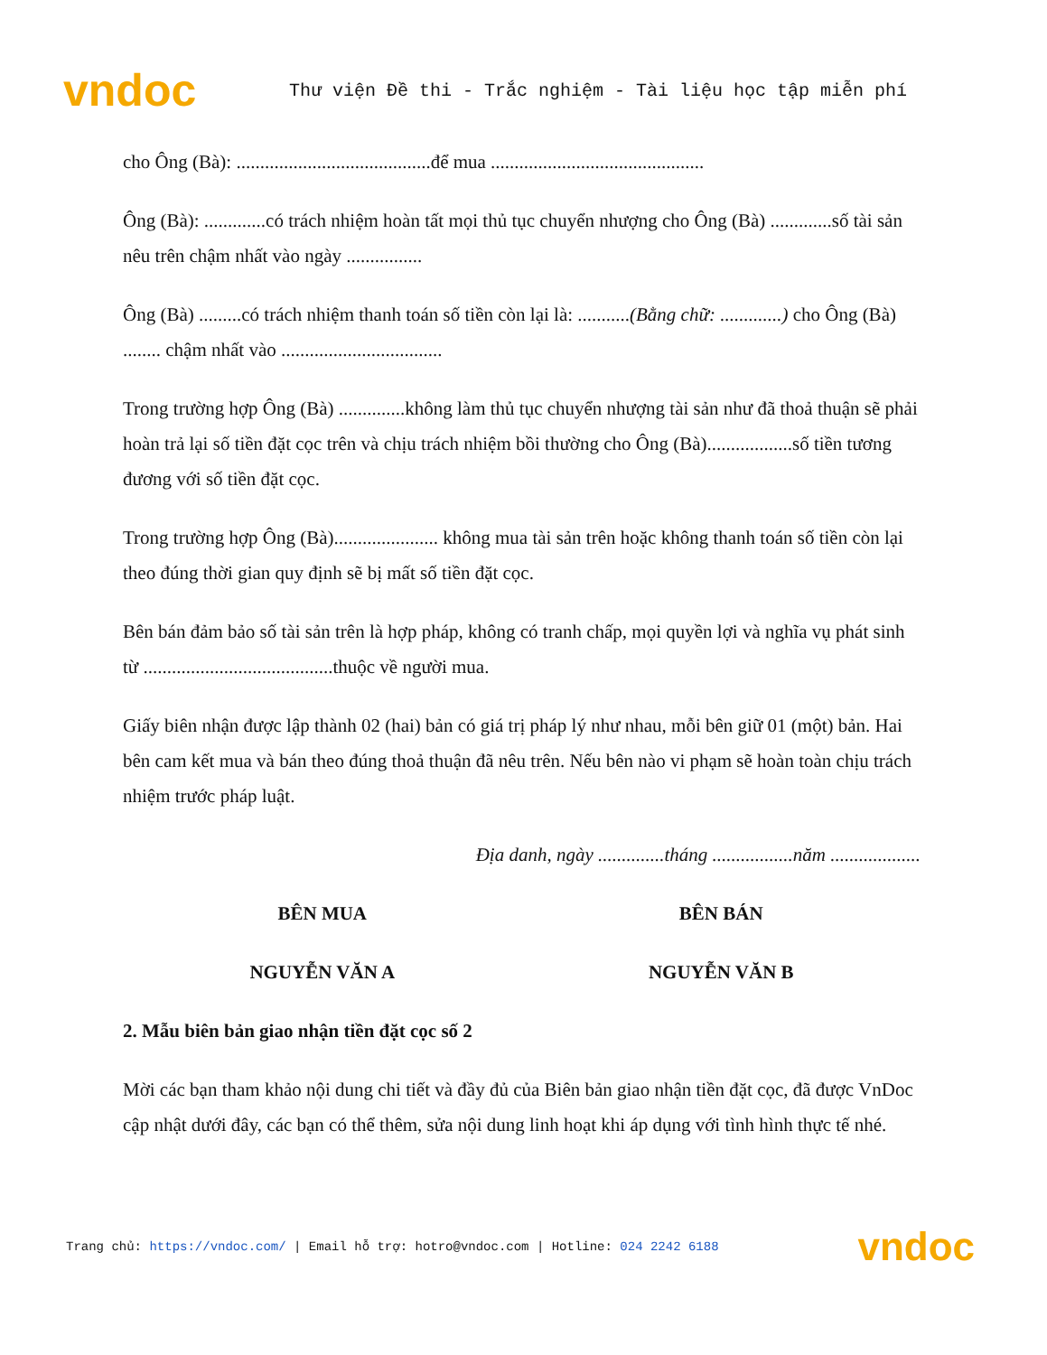vndoc
Thư viện Đề thi - Trắc nghiệm - Tài liệu học tập miễn phí
cho Ông (Bà): .........................................để mua .............................................
Ông (Bà): .............có trách nhiệm hoàn tất mọi thủ tục chuyển nhượng cho Ông (Bà) .............số tài sản nêu trên chậm nhất vào ngày ................
Ông (Bà) .........có trách nhiệm thanh toán số tiền còn lại là: ...........(Bằng chữ: .............) cho Ông (Bà) ........ chậm nhất vào ..................................
Trong trường hợp Ông (Bà) ..............không làm thủ tục chuyển nhượng tài sản như đã thoả thuận sẽ phải hoàn trả lại số tiền đặt cọc trên và chịu trách nhiệm bồi thường cho Ông (Bà)..................số tiền tương đương với số tiền đặt cọc.
Trong trường hợp Ông (Bà)...................... không mua tài sản trên hoặc không thanh toán số tiền còn lại theo đúng thời gian quy định sẽ bị mất số tiền đặt cọc.
Bên bán đảm bảo số tài sản trên là hợp pháp, không có tranh chấp, mọi quyền lợi và nghĩa vụ phát sinh từ ........................................thuộc về người mua.
Giấy biên nhận được lập thành 02 (hai) bản có giá trị pháp lý như nhau, mỗi bên giữ 01 (một) bản. Hai bên cam kết mua và bán theo đúng thoả thuận đã nêu trên. Nếu bên nào vi phạm sẽ hoàn toàn chịu trách nhiệm trước pháp luật.
Địa danh, ngày ..............tháng .................năm ...................
BÊN MUA BÊN BÁN
NGUYỄN VĂN A NGUYỄN VĂN B
2. Mẫu biên bản giao nhận tiền đặt cọc số 2
Mời các bạn tham khảo nội dung chi tiết và đầy đủ của Biên bản giao nhận tiền đặt cọc, đã được VnDoc cập nhật dưới đây, các bạn có thể thêm, sửa nội dung linh hoạt khi áp dụng với tình hình thực tế nhé.
Trang chủ: https://vndoc.com/ | Email hỗ trợ: hotro@vndoc.com | Hotline: 024 2242 6188 vndoc